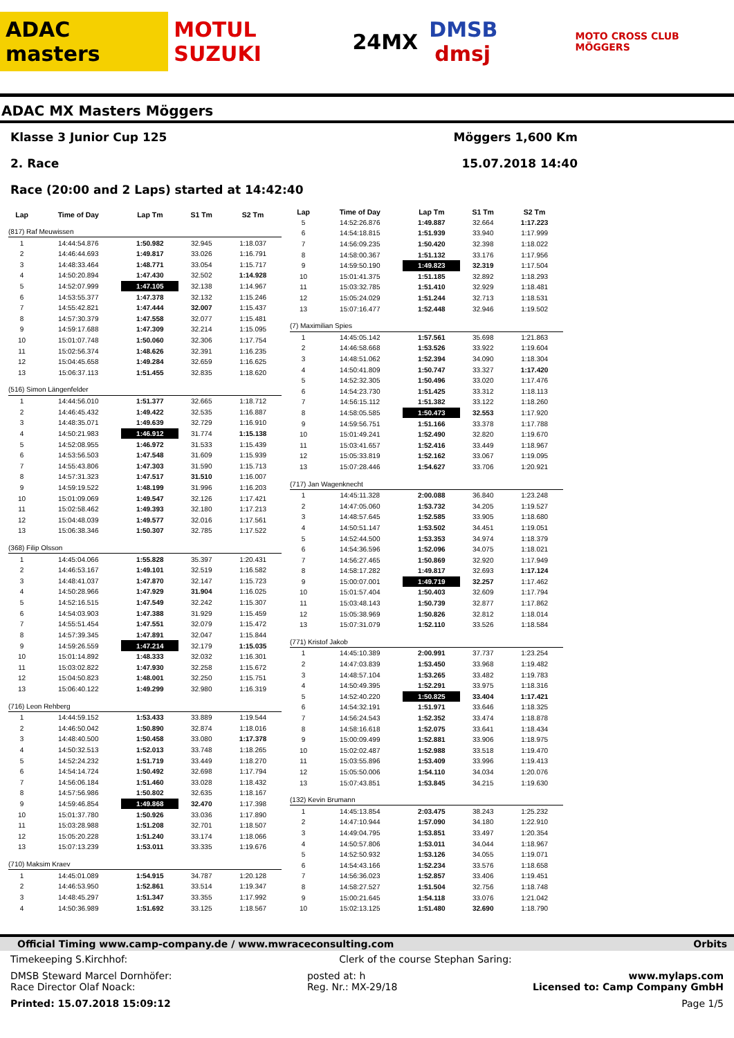ADAC masters MOTUL SUZUKI 24MX DMSB dmsj MOTO CROSS CLUB MÖGGERS
ADAC MX Masters Möggers
Klasse 3 Junior Cup 125 Möggers 1,600 Km
2. Race 15.07.2018 14:40
Race (20:00 and 2 Laps) started at 14:42:40
| Lap | Time of Day | Lap Tm | S1 Tm | S2 Tm |
| --- | --- | --- | --- | --- |
| (817) Raf Meuwissen | | | | |
| 1 | 14:44:54.876 | 1:50.982 | 32.945 | 1:18.037 |
| 2 | 14:46:44.693 | 1:49.817 | 33.026 | 1:16.791 |
| 3 | 14:48:33.464 | 1:48.771 | 33.054 | 1:15.717 |
| 4 | 14:50:20.894 | 1:47.430 | 32.502 | 1:14.928 |
| 5 | 14:52:07.999 | 1:47.105 | 32.138 | 1:14.967 |
| 6 | 14:53:55.377 | 1:47.378 | 32.132 | 1:15.246 |
| 7 | 14:55:42.821 | 1:47.444 | 32.007 | 1:15.437 |
| 8 | 14:57:30.379 | 1:47.558 | 32.077 | 1:15.481 |
| 9 | 14:59:17.688 | 1:47.309 | 32.214 | 1:15.095 |
| 10 | 15:01:07.748 | 1:50.060 | 32.306 | 1:17.754 |
| 11 | 15:02:56.374 | 1:48.626 | 32.391 | 1:16.235 |
| 12 | 15:04:45.658 | 1:49.284 | 32.659 | 1:16.625 |
| 13 | 15:06:37.113 | 1:51.455 | 32.835 | 1:18.620 |
| (516) Simon Längenfelder | | | | |
| 1 | 14:44:56.010 | 1:51.377 | 32.665 | 1:18.712 |
| 2 | 14:46:45.432 | 1:49.422 | 32.535 | 1:16.887 |
| 3 | 14:48:35.071 | 1:49.639 | 32.729 | 1:16.910 |
| 4 | 14:50:21.983 | 1:46.912 | 31.774 | 1:15.138 |
| 5 | 14:52:08.955 | 1:46.972 | 31.533 | 1:15.439 |
| 6 | 14:53:56.503 | 1:47.548 | 31.609 | 1:15.939 |
| 7 | 14:55:43.806 | 1:47.303 | 31.590 | 1:15.713 |
| 8 | 14:57:31.323 | 1:47.517 | 31.510 | 1:16.007 |
| 9 | 14:59:19.522 | 1:48.199 | 31.996 | 1:16.203 |
| 10 | 15:01:09.069 | 1:49.547 | 32.126 | 1:17.421 |
| 11 | 15:02:58.462 | 1:49.393 | 32.180 | 1:17.213 |
| 12 | 15:04:48.039 | 1:49.577 | 32.016 | 1:17.561 |
| 13 | 15:06:38.346 | 1:50.307 | 32.785 | 1:17.522 |
| (368) Filip Olsson | | | | |
| 1 | 14:45:04.066 | 1:55.828 | 35.397 | 1:20.431 |
| 2 | 14:46:53.167 | 1:49.101 | 32.519 | 1:16.582 |
| 3 | 14:48:41.037 | 1:47.870 | 32.147 | 1:15.723 |
| 4 | 14:50:28.966 | 1:47.929 | 31.904 | 1:16.025 |
| 5 | 14:52:16.515 | 1:47.549 | 32.242 | 1:15.307 |
| 6 | 14:54:03.903 | 1:47.388 | 31.929 | 1:15.459 |
| 7 | 14:55:51.454 | 1:47.551 | 32.079 | 1:15.472 |
| 8 | 14:57:39.345 | 1:47.891 | 32.047 | 1:15.844 |
| 9 | 14:59:26.559 | 1:47.214 | 32.179 | 1:15.035 |
| 10 | 15:01:14.892 | 1:48.333 | 32.032 | 1:16.301 |
| 11 | 15:03:02.822 | 1:47.930 | 32.258 | 1:15.672 |
| 12 | 15:04:50.823 | 1:48.001 | 32.250 | 1:15.751 |
| 13 | 15:06:40.122 | 1:49.299 | 32.980 | 1:16.319 |
| (716) Leon Rehberg | | | | |
| 1 | 14:44:59.152 | 1:53.433 | 33.889 | 1:19.544 |
| 2 | 14:46:50.042 | 1:50.890 | 32.874 | 1:18.016 |
| 3 | 14:48:40.500 | 1:50.458 | 33.080 | 1:17.378 |
| 4 | 14:50:32.513 | 1:52.013 | 33.748 | 1:18.265 |
| 5 | 14:52:24.232 | 1:51.719 | 33.449 | 1:18.270 |
| 6 | 14:54:14.724 | 1:50.492 | 32.698 | 1:17.794 |
| 7 | 14:56:06.184 | 1:51.460 | 33.028 | 1:18.432 |
| 8 | 14:57:56.986 | 1:50.802 | 32.635 | 1:18.167 |
| 9 | 14:59:46.854 | 1:49.868 | 32.470 | 1:17.398 |
| 10 | 15:01:37.780 | 1:50.926 | 33.036 | 1:17.890 |
| 11 | 15:03:28.988 | 1:51.208 | 32.701 | 1:18.507 |
| 12 | 15:05:20.228 | 1:51.240 | 33.174 | 1:18.066 |
| 13 | 15:07:13.239 | 1:53.011 | 33.335 | 1:19.676 |
| (710) Maksim Kraev | | | | |
| 1 | 14:45:01.089 | 1:54.915 | 34.787 | 1:20.128 |
| 2 | 14:46:53.950 | 1:52.861 | 33.514 | 1:19.347 |
| 3 | 14:48:45.297 | 1:51.347 | 33.355 | 1:17.992 |
| 4 | 14:50:36.989 | 1:51.692 | 33.125 | 1:18.567 |
| Lap | Time of Day | Lap Tm | S1 Tm | S2 Tm |
| --- | --- | --- | --- | --- |
| 5 | 14:52:26.876 | 1:49.887 | 32.664 | 1:17.223 |
| 6 | 14:54:18.815 | 1:51.939 | 33.940 | 1:17.999 |
| 7 | 14:56:09.235 | 1:50.420 | 32.398 | 1:18.022 |
| 8 | 14:58:00.367 | 1:51.132 | 33.176 | 1:17.956 |
| 9 | 14:59:50.190 | 1:49.823 | 32.319 | 1:17.504 |
| 10 | 15:01:41.375 | 1:51.185 | 32.892 | 1:18.293 |
| 11 | 15:03:32.785 | 1:51.410 | 32.929 | 1:18.481 |
| 12 | 15:05:24.029 | 1:51.244 | 32.713 | 1:18.531 |
| 13 | 15:07:16.477 | 1:52.448 | 32.946 | 1:19.502 |
| (7) Maximilian Spies | | | | |
| 1 | 14:45:05.142 | 1:57.561 | 35.698 | 1:21.863 |
| 2 | 14:46:58.668 | 1:53.526 | 33.922 | 1:19.604 |
| 3 | 14:48:51.062 | 1:52.394 | 34.090 | 1:18.304 |
| 4 | 14:50:41.809 | 1:50.747 | 33.327 | 1:17.420 |
| 5 | 14:52:32.305 | 1:50.496 | 33.020 | 1:17.476 |
| 6 | 14:54:23.730 | 1:51.425 | 33.312 | 1:18.113 |
| 7 | 14:56:15.112 | 1:51.382 | 33.122 | 1:18.260 |
| 8 | 14:58:05.585 | 1:50.473 | 32.553 | 1:17.920 |
| 9 | 14:59:56.751 | 1:51.166 | 33.378 | 1:17.788 |
| 10 | 15:01:49.241 | 1:52.490 | 32.820 | 1:19.670 |
| 11 | 15:03:41.657 | 1:52.416 | 33.449 | 1:18.967 |
| 12 | 15:05:33.819 | 1:52.162 | 33.067 | 1:19.095 |
| 13 | 15:07:28.446 | 1:54.627 | 33.706 | 1:20.921 |
| (717) Jan Wagenknecht | | | | |
| 1 | 14:45:11.328 | 2:00.088 | 36.840 | 1:23.248 |
| 2 | 14:47:05.060 | 1:53.732 | 34.205 | 1:19.527 |
| 3 | 14:48:57.645 | 1:52.585 | 33.905 | 1:18.680 |
| 4 | 14:50:51.147 | 1:53.502 | 34.451 | 1:19.051 |
| 5 | 14:52:44.500 | 1:53.353 | 34.974 | 1:18.379 |
| 6 | 14:54:36.596 | 1:52.096 | 34.075 | 1:18.021 |
| 7 | 14:56:27.465 | 1:50.869 | 32.920 | 1:17.949 |
| 8 | 14:58:17.282 | 1:49.817 | 32.693 | 1:17.124 |
| 9 | 15:00:07.001 | 1:49.719 | 32.257 | 1:17.462 |
| 10 | 15:01:57.404 | 1:50.403 | 32.609 | 1:17.794 |
| 11 | 15:03:48.143 | 1:50.739 | 32.877 | 1:17.862 |
| 12 | 15:05:38.969 | 1:50.826 | 32.812 | 1:18.014 |
| 13 | 15:07:31.079 | 1:52.110 | 33.526 | 1:18.584 |
| (771) Kristof Jakob | | | | |
| 1 | 14:45:10.389 | 2:00.991 | 37.737 | 1:23.254 |
| 2 | 14:47:03.839 | 1:53.450 | 33.968 | 1:19.482 |
| 3 | 14:48:57.104 | 1:53.265 | 33.482 | 1:19.783 |
| 4 | 14:50:49.395 | 1:52.291 | 33.975 | 1:18.316 |
| 5 | 14:52:40.220 | 1:50.825 | 33.404 | 1:17.421 |
| 6 | 14:54:32.191 | 1:51.971 | 33.646 | 1:18.325 |
| 7 | 14:56:24.543 | 1:52.352 | 33.474 | 1:18.878 |
| 8 | 14:58:16.618 | 1:52.075 | 33.641 | 1:18.434 |
| 9 | 15:00:09.499 | 1:52.881 | 33.906 | 1:18.975 |
| 10 | 15:02:02.487 | 1:52.988 | 33.518 | 1:19.470 |
| 11 | 15:03:55.896 | 1:53.409 | 33.996 | 1:19.413 |
| 12 | 15:05:50.006 | 1:54.110 | 34.034 | 1:20.076 |
| 13 | 15:07:43.851 | 1:53.845 | 34.215 | 1:19.630 |
| (132) Kevin Brumann | | | | |
| 1 | 14:45:13.854 | 2:03.475 | 38.243 | 1:25.232 |
| 2 | 14:47:10.944 | 1:57.090 | 34.180 | 1:22.910 |
| 3 | 14:49:04.795 | 1:53.851 | 33.497 | 1:20.354 |
| 4 | 14:50:57.806 | 1:53.011 | 34.044 | 1:18.967 |
| 5 | 14:52:50.932 | 1:53.126 | 34.055 | 1:19.071 |
| 6 | 14:54:43.166 | 1:52.234 | 33.576 | 1:18.658 |
| 7 | 14:56:36.023 | 1:52.857 | 33.406 | 1:19.451 |
| 8 | 14:58:27.527 | 1:51.504 | 32.756 | 1:18.748 |
| 9 | 15:00:21.645 | 1:54.118 | 33.076 | 1:21.042 |
| 10 | 15:02:13.125 | 1:51.480 | 32.690 | 1:18.790 |
Official Timing www.camp-company.de / www.mwraceconsulting.com Orbits
Timekeeping S.Kirchhof: Clerk of the course Stephan Saring:
DMSB Steward Marcel Dornhöfer:
Race Director Olaf Noack: posted at: h
Reg. Nr.: MX-29/18 www.mylaps.com
Licensed to: Camp Company GmbH
Printed: 15.07.2018 15:09:12 Page 1/5